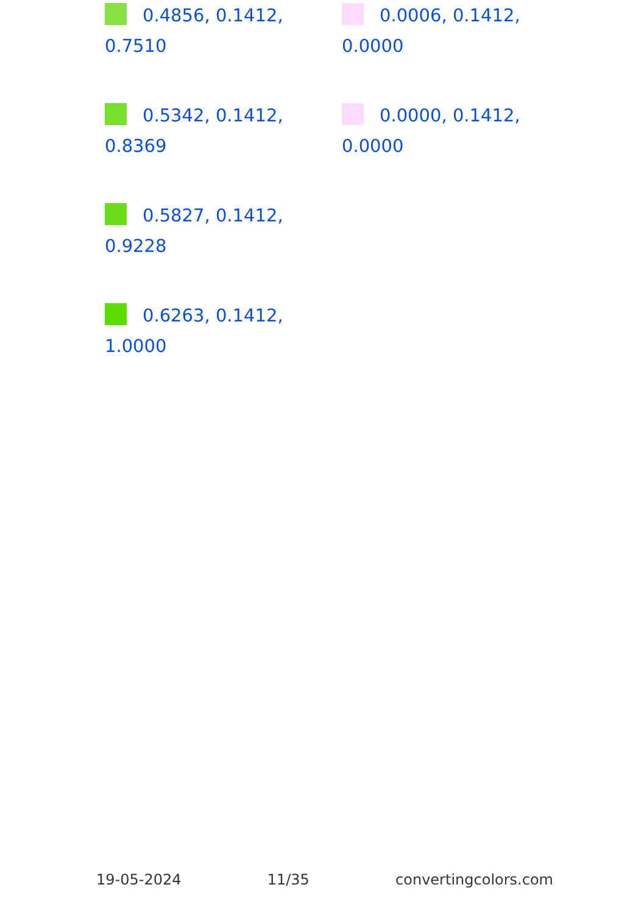0.4856, 0.1412,
0.7510
0.0006, 0.1412,
0.0000
0.5342, 0.1412,
0.8369
0.0000, 0.1412,
0.0000
0.5827, 0.1412,
0.9228
0.6263, 0.1412,
1.0000
19-05-2024 11/35 convertingcolors.com